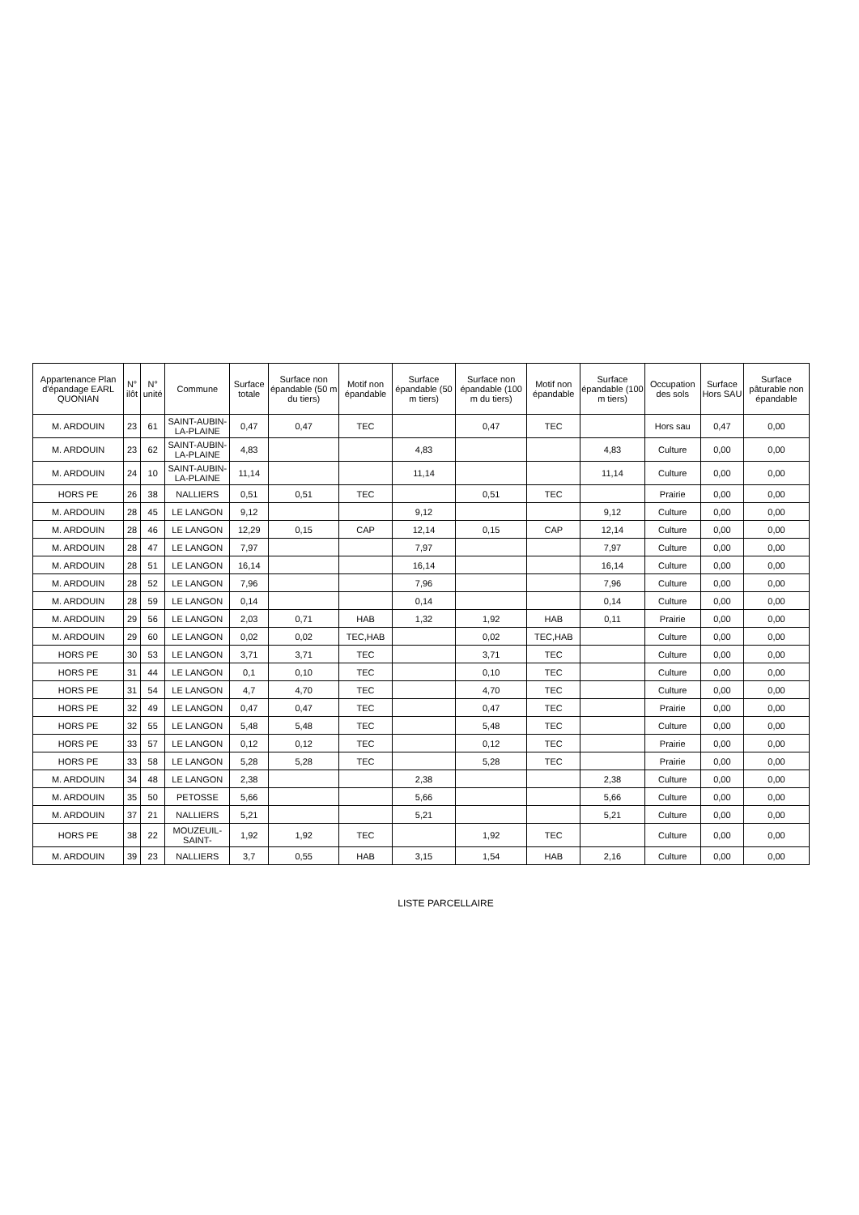| Appartenance Plan d'épandage EARL QUONIAN | N° ilôt | N° unité | Commune | Surface totale | Surface non épandable (50 m du tiers) | Motif non épandable | Surface épandable (50 m tiers) | Surface non épandable (100 m du tiers) | Motif non épandable | Surface épandable (100 m tiers) | Occupation des sols | Surface Hors SAU | Surface pâturable non épandable |
| --- | --- | --- | --- | --- | --- | --- | --- | --- | --- | --- | --- | --- | --- |
| M. ARDOUIN | 23 | 61 | SAINT-AUBIN-LA-PLAINE | 0,47 | 0,47 | TEC | | 0,47 | TEC | | Hors sau | 0,47 | 0,00 |
| M. ARDOUIN | 23 | 62 | SAINT-AUBIN-LA-PLAINE | 4,83 | | | 4,83 | | | 4,83 | Culture | 0,00 | 0,00 |
| M. ARDOUIN | 24 | 10 | SAINT-AUBIN-LA-PLAINE | 11,14 | | | 11,14 | | | 11,14 | Culture | 0,00 | 0,00 |
| HORS PE | 26 | 38 | NALLIERS | 0,51 | 0,51 | TEC | | 0,51 | TEC | | Prairie | 0,00 | 0,00 |
| M. ARDOUIN | 28 | 45 | LE LANGON | 9,12 | | | 9,12 | | | 9,12 | Culture | 0,00 | 0,00 |
| M. ARDOUIN | 28 | 46 | LE LANGON | 12,29 | 0,15 | CAP | 12,14 | 0,15 | CAP | 12,14 | Culture | 0,00 | 0,00 |
| M. ARDOUIN | 28 | 47 | LE LANGON | 7,97 | | | 7,97 | | | 7,97 | Culture | 0,00 | 0,00 |
| M. ARDOUIN | 28 | 51 | LE LANGON | 16,14 | | | 16,14 | | | 16,14 | Culture | 0,00 | 0,00 |
| M. ARDOUIN | 28 | 52 | LE LANGON | 7,96 | | | 7,96 | | | 7,96 | Culture | 0,00 | 0,00 |
| M. ARDOUIN | 28 | 59 | LE LANGON | 0,14 | | | 0,14 | | | 0,14 | Culture | 0,00 | 0,00 |
| M. ARDOUIN | 29 | 56 | LE LANGON | 2,03 | 0,71 | HAB | 1,32 | 1,92 | HAB | 0,11 | Prairie | 0,00 | 0,00 |
| M. ARDOUIN | 29 | 60 | LE LANGON | 0,02 | 0,02 | TEC,HAB | | 0,02 | TEC,HAB | | Culture | 0,00 | 0,00 |
| HORS PE | 30 | 53 | LE LANGON | 3,71 | 3,71 | TEC | | 3,71 | TEC | | Culture | 0,00 | 0,00 |
| HORS PE | 31 | 44 | LE LANGON | 0,1 | 0,10 | TEC | | 0,10 | TEC | | Culture | 0,00 | 0,00 |
| HORS PE | 31 | 54 | LE LANGON | 4,7 | 4,70 | TEC | | 4,70 | TEC | | Culture | 0,00 | 0,00 |
| HORS PE | 32 | 49 | LE LANGON | 0,47 | 0,47 | TEC | | 0,47 | TEC | | Prairie | 0,00 | 0,00 |
| HORS PE | 32 | 55 | LE LANGON | 5,48 | 5,48 | TEC | | 5,48 | TEC | | Culture | 0,00 | 0,00 |
| HORS PE | 33 | 57 | LE LANGON | 0,12 | 0,12 | TEC | | 0,12 | TEC | | Prairie | 0,00 | 0,00 |
| HORS PE | 33 | 58 | LE LANGON | 5,28 | 5,28 | TEC | | 5,28 | TEC | | Prairie | 0,00 | 0,00 |
| M. ARDOUIN | 34 | 48 | LE LANGON | 2,38 | | | 2,38 | | | 2,38 | Culture | 0,00 | 0,00 |
| M. ARDOUIN | 35 | 50 | PETOSSE | 5,66 | | | 5,66 | | | 5,66 | Culture | 0,00 | 0,00 |
| M. ARDOUIN | 37 | 21 | NALLIERS | 5,21 | | | 5,21 | | | 5,21 | Culture | 0,00 | 0,00 |
| HORS PE | 38 | 22 | MOUZEUIL-SAINT- | 1,92 | 1,92 | TEC | | 1,92 | TEC | | Culture | 0,00 | 0,00 |
| M. ARDOUIN | 39 | 23 | NALLIERS | 3,7 | 0,55 | HAB | 3,15 | 1,54 | HAB | 2,16 | Culture | 0,00 | 0,00 |
LISTE PARCELLAIRE